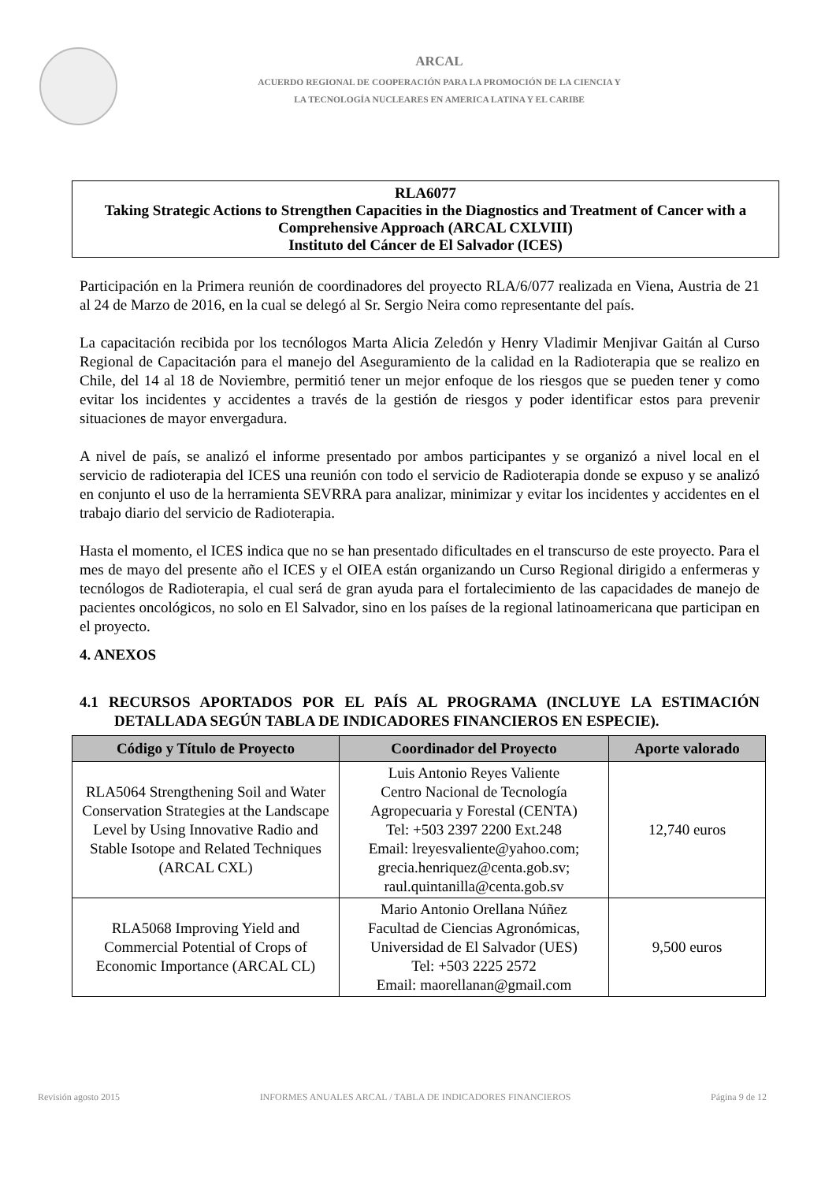ARCAL
ACUERDO REGIONAL DE COOPERACIÓN PARA LA PROMOCIÓN DE LA CIENCIA Y
LA TECNOLOGÍA NUCLEARES EN AMERICA LATINA Y EL CARIBE
RLA6077
Taking Strategic Actions to Strengthen Capacities in the Diagnostics and Treatment of Cancer with a Comprehensive Approach (ARCAL CXLVIII)
Instituto del Cáncer de El Salvador (ICES)
Participación en la Primera reunión de coordinadores del proyecto RLA/6/077 realizada en Viena, Austria de 21 al 24 de Marzo de 2016, en la cual se delegó al Sr. Sergio Neira como representante del país.
La capacitación recibida por los tecnólogos Marta Alicia Zeledón y Henry Vladimir Menjivar Gaitán al Curso Regional de Capacitación para el manejo del Aseguramiento de la calidad en la Radioterapia que se realizo en Chile, del 14 al 18 de Noviembre, permitió tener un mejor enfoque de los riesgos que se pueden tener y como evitar los incidentes y accidentes a través de la gestión de riesgos y poder identificar estos para prevenir situaciones de mayor envergadura.
A nivel de país, se analizó el informe presentado por ambos participantes y se organizó a nivel local en el servicio de radioterapia del ICES una reunión con todo el servicio de Radioterapia donde se expuso y se analizó en conjunto el uso de la herramienta SEVRRA para analizar, minimizar y evitar los incidentes y accidentes en el trabajo diario del servicio de Radioterapia.
Hasta el momento, el ICES indica que no se han presentado dificultades en el transcurso de este proyecto. Para el mes de mayo del presente año el ICES y el OIEA están organizando un Curso Regional dirigido a enfermeras y tecnólogos de Radioterapia, el cual será de gran ayuda para el fortalecimiento de las capacidades de manejo de pacientes oncológicos, no solo en El Salvador, sino en los países de la regional latinoamericana que participan en el proyecto.
4. ANEXOS
4.1 RECURSOS APORTADOS POR EL PAÍS AL PROGRAMA (INCLUYE LA ESTIMACIÓN DETALLADA SEGÚN TABLA DE INDICADORES FINANCIEROS EN ESPECIE).
| Código y Título de Proyecto | Coordinador del Proyecto | Aporte valorado |
| --- | --- | --- |
| RLA5064 Strengthening Soil and Water Conservation Strategies at the Landscape Level by Using Innovative Radio and Stable Isotope and Related Techniques (ARCAL CXL) | Luis Antonio Reyes Valiente Centro Nacional de Tecnología Agropecuaria y Forestal (CENTA) Tel: +503 2397 2200 Ext.248 Email: lreyesvaliente@yahoo.com; grecia.henriquez@centa.gob.sv; raul.quintanilla@centa.gob.sv | 12,740 euros |
| RLA5068 Improving Yield and Commercial Potential of Crops of Economic Importance (ARCAL CL) | Mario Antonio Orellana Núñez Facultad de Ciencias Agronómicas, Universidad de El Salvador (UES) Tel: +503 2225 2572 Email: maorellanan@gmail.com | 9,500 euros |
Revisión agosto 2015 INFORMES ANUALES ARCAL / TABLA DE INDICADORES FINANCIEROS Página 9 de 12